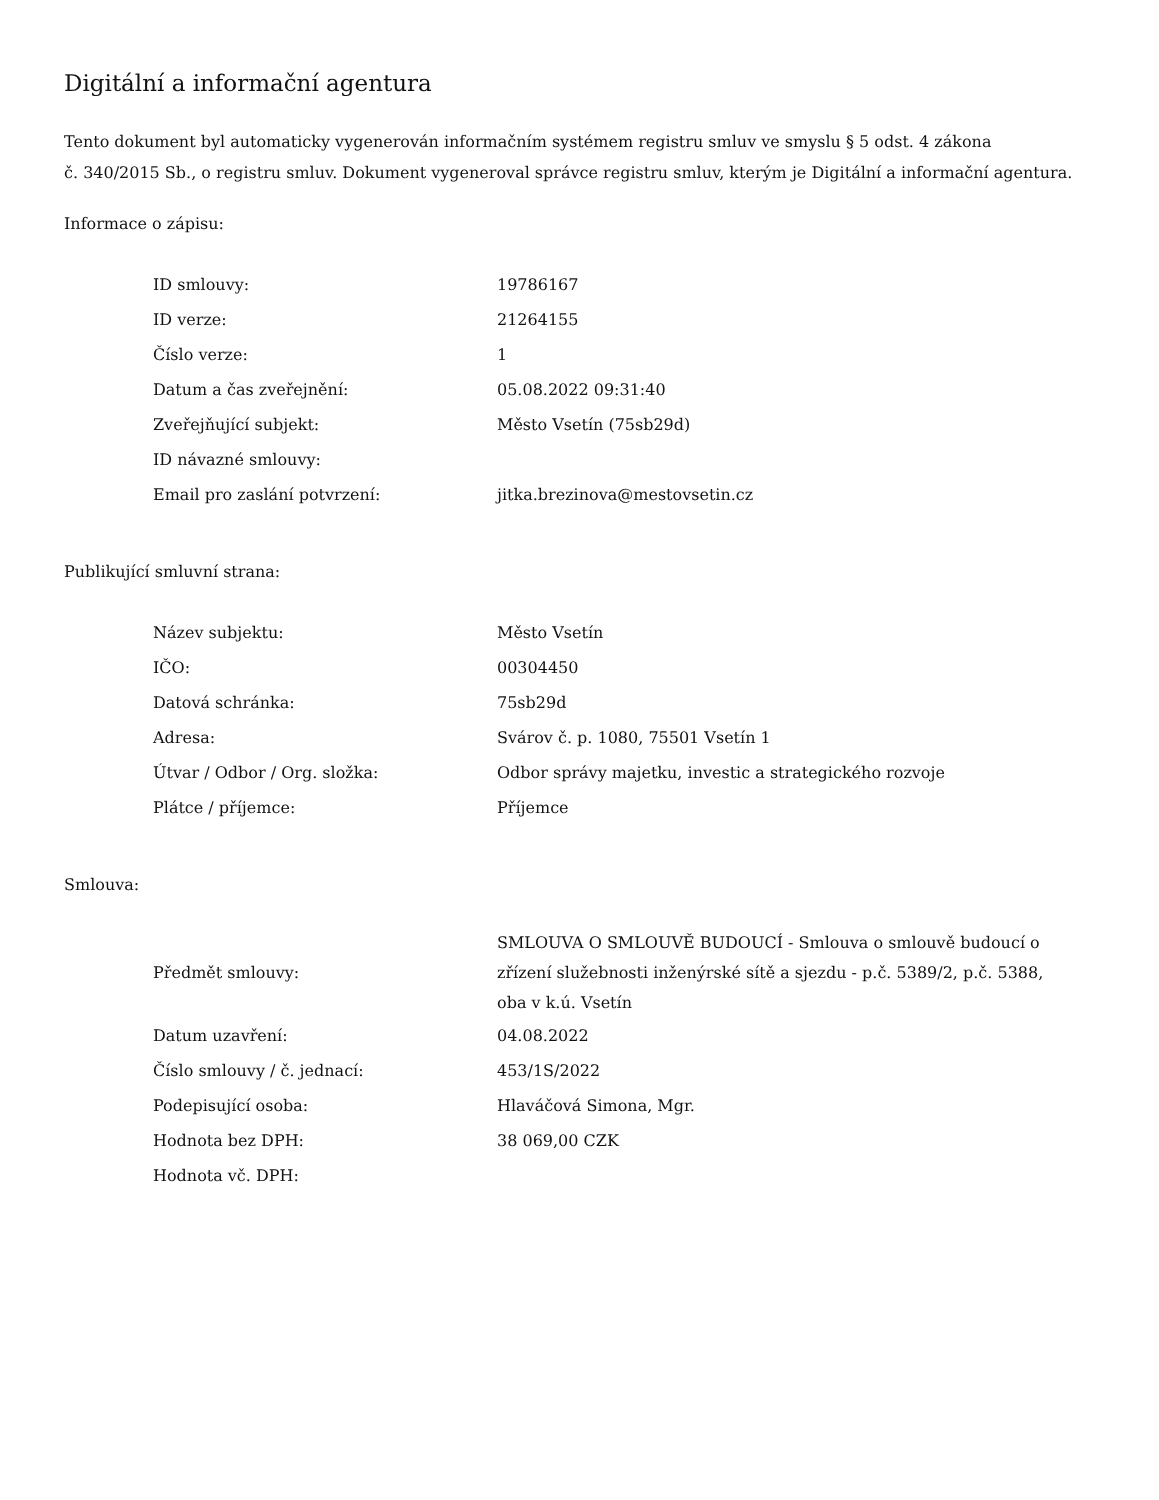Digitální a informační agentura
Tento dokument byl automaticky vygenerován informačním systémem registru smluv ve smyslu § 5 odst. 4 zákona
č. 340/2015 Sb., o registru smluv. Dokument vygeneroval správce registru smluv, kterým je Digitální a informační agentura.
Informace o zápisu:
| ID smlouvy: | 19786167 |
| ID verze: | 21264155 |
| Číslo verze: | 1 |
| Datum a čas zveřejnění: | 05.08.2022 09:31:40 |
| Zveřejňující subjekt: | Město Vsetín (75sb29d) |
| ID návazné smlouvy: | |
| Email pro zaslání potvrzení: | jitka.brezinova@mestovsetin.cz |
Publikující smluvní strana:
| Název subjektu: | Město Vsetín |
| IČO: | 00304450 |
| Datová schránka: | 75sb29d |
| Adresa: | Svárov č. p. 1080, 75501 Vsetín 1 |
| Útvar / Odbor / Org. složka: | Odbor správy majetku, investic a strategického rozvoje |
| Plátce / příjemce: | Příjemce |
Smlouva:
| Předmět smlouvy: | SMLOUVA O SMLOUVĚ BUDOUCÍ - Smlouva o smlouvě budoucí o zřízení služebnosti inženýrské sítě a sjezdu - p.č. 5389/2, p.č. 5388, oba v k.ú. Vsetín |
| Datum uzavření: | 04.08.2022 |
| Číslo smlouvy / č. jednací: | 453/1S/2022 |
| Podepisující osoba: | Hlaváčová Simona, Mgr. |
| Hodnota bez DPH: | 38 069,00 CZK |
| Hodnota vč. DPH: | |